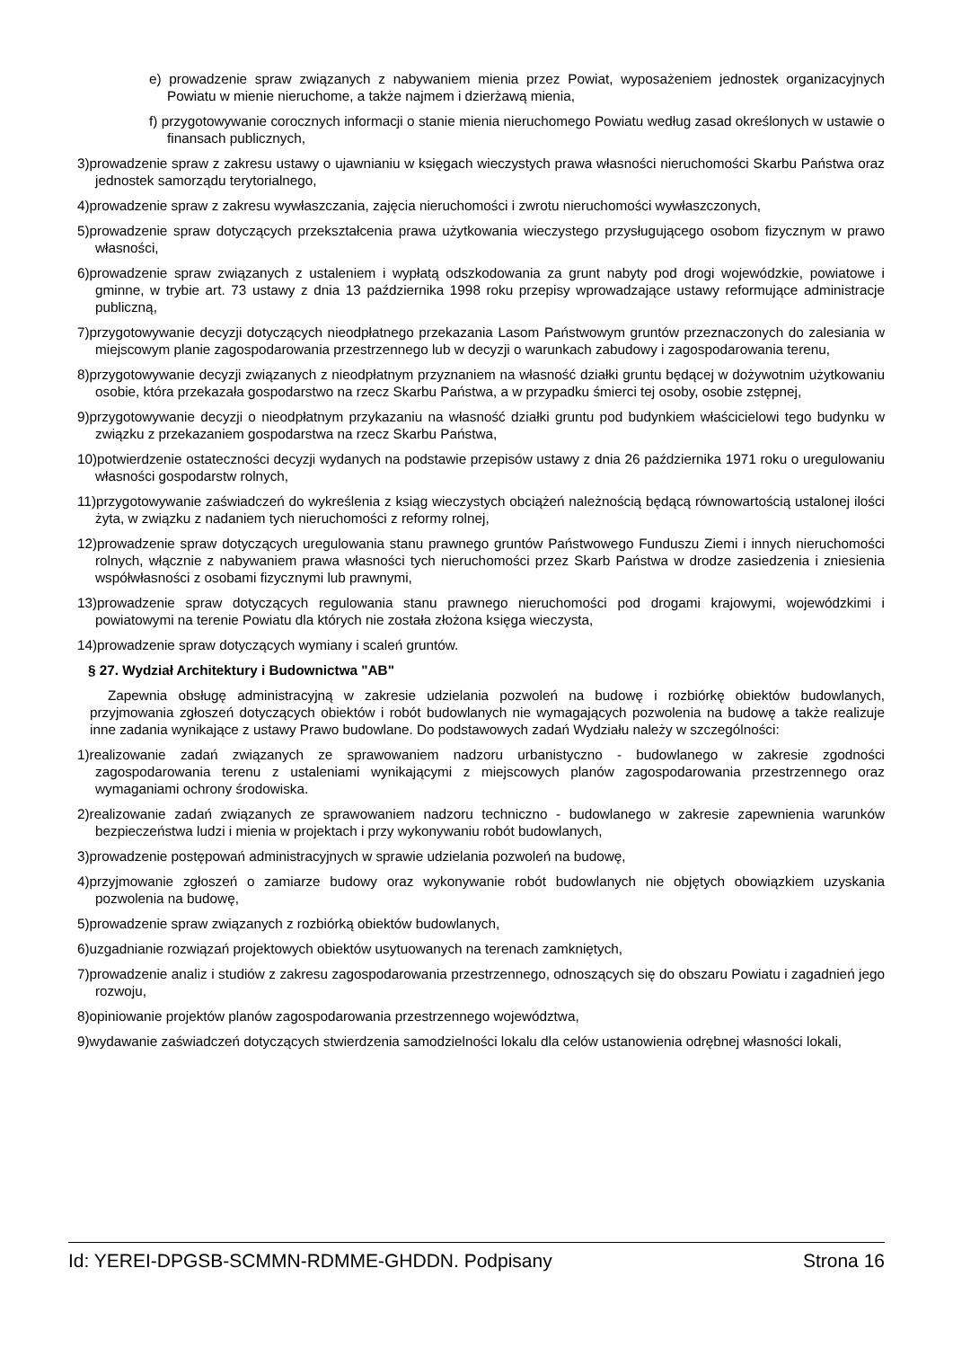e) prowadzenie spraw związanych z nabywaniem mienia przez Powiat, wyposażeniem jednostek organizacyjnych Powiatu w mienie nieruchome, a także najmem i dzierżawą mienia,
f) przygotowywanie corocznych informacji o stanie mienia nieruchomego Powiatu według zasad określonych w ustawie o finansach publicznych,
3)prowadzenie spraw z zakresu ustawy o ujawnianiu w księgach wieczystych prawa własności nieruchomości Skarbu Państwa oraz jednostek samorządu terytorialnego,
4)prowadzenie spraw z zakresu wywłaszczania, zajęcia nieruchomości i zwrotu nieruchomości wywłaszczonych,
5)prowadzenie spraw dotyczących przekształcenia prawa użytkowania wieczystego przysługującego osobom fizycznym w prawo własności,
6)prowadzenie spraw związanych z ustaleniem i wypłatą odszkodowania za grunt nabyty pod drogi wojewódzkie, powiatowe i gminne, w trybie art. 73 ustawy z dnia 13 października 1998 roku przepisy wprowadzające ustawy reformujące administracje publiczną,
7)przygotowywanie decyzji dotyczących nieodpłatnego przekazania Lasom Państwowym gruntów przeznaczonych do zalesiania w miejscowym planie zagospodarowania przestrzennego lub w decyzji o warunkach zabudowy i zagospodarowania terenu,
8)przygotowywanie decyzji związanych z nieodpłatnym przyznaniem na własność działki gruntu będącej w dożywotnim użytkowaniu osobie, która przekazała gospodarstwo na rzecz Skarbu Państwa, a w przypadku śmierci tej osoby, osobie zstępnej,
9)przygotowywanie decyzji o nieodpłatnym przykazaniu na własność działki gruntu pod budynkiem właścicielowi tego budynku w związku z przekazaniem gospodarstwa na rzecz Skarbu Państwa,
10)potwierdzenie ostateczności decyzji wydanych na podstawie przepisów ustawy z dnia 26 października 1971 roku o uregulowaniu własności gospodarstw rolnych,
11)przygotowywanie zaświadczeń do wykreślenia z ksiąg wieczystych obciążeń należnością będącą równowartością ustalonej ilości żyta, w związku z nadaniem tych nieruchomości z reformy rolnej,
12)prowadzenie spraw dotyczących uregulowania stanu prawnego gruntów Państwowego Funduszu Ziemi i innych nieruchomości rolnych, włącznie z nabywaniem prawa własności tych nieruchomości przez Skarb Państwa w drodze zasiedzenia i zniesienia współwłasności z osobami fizycznymi lub prawnymi,
13)prowadzenie spraw dotyczących regulowania stanu prawnego nieruchomości pod drogami krajowymi, wojewódzkimi i powiatowymi na terenie Powiatu dla których nie została złożona księga wieczysta,
14)prowadzenie spraw dotyczących wymiany i scaleń gruntów.
§ 27. Wydział Architektury i Budownictwa "AB"
Zapewnia obsługę administracyjną w zakresie udzielania pozwoleń na budowę i rozbiórkę obiektów budowlanych, przyjmowania zgłoszeń dotyczących obiektów i robót budowlanych nie wymagających pozwolenia na budowę a także realizuje inne zadania wynikające z ustawy Prawo budowlane. Do podstawowych zadań Wydziału należy w szczególności:
1)realizowanie zadań związanych ze sprawowaniem nadzoru urbanistyczno - budowlanego w zakresie zgodności zagospodarowania terenu z ustaleniami wynikającymi z miejscowych planów zagospodarowania przestrzennego oraz wymaganiami ochrony środowiska.
2)realizowanie zadań związanych ze sprawowaniem nadzoru techniczno - budowlanego w zakresie zapewnienia warunków bezpieczeństwa ludzi i mienia w projektach i przy wykonywaniu robót budowlanych,
3)prowadzenie postępowań administracyjnych w sprawie udzielania pozwoleń na budowę,
4)przyjmowanie zgłoszeń o zamiarze budowy oraz wykonywanie robót budowlanych nie objętych obowiązkiem uzyskania pozwolenia na budowę,
5)prowadzenie spraw związanych z rozbiórką obiektów budowlanych,
6)uzgadnianie rozwiązań projektowych obiektów usytuowanych na terenach zamkniętych,
7)prowadzenie analiz i studiów z zakresu zagospodarowania przestrzennego, odnoszących się do obszaru Powiatu i zagadnień jego rozwoju,
8)opiniowanie projektów planów zagospodarowania przestrzennego województwa,
9)wydawanie zaświadczeń dotyczących stwierdzenia samodzielności lokalu dla celów ustanowienia odrębnej własności lokali,
Id: YEREI-DPGSB-SCMMN-RDMME-GHDDN. Podpisany Strona 16